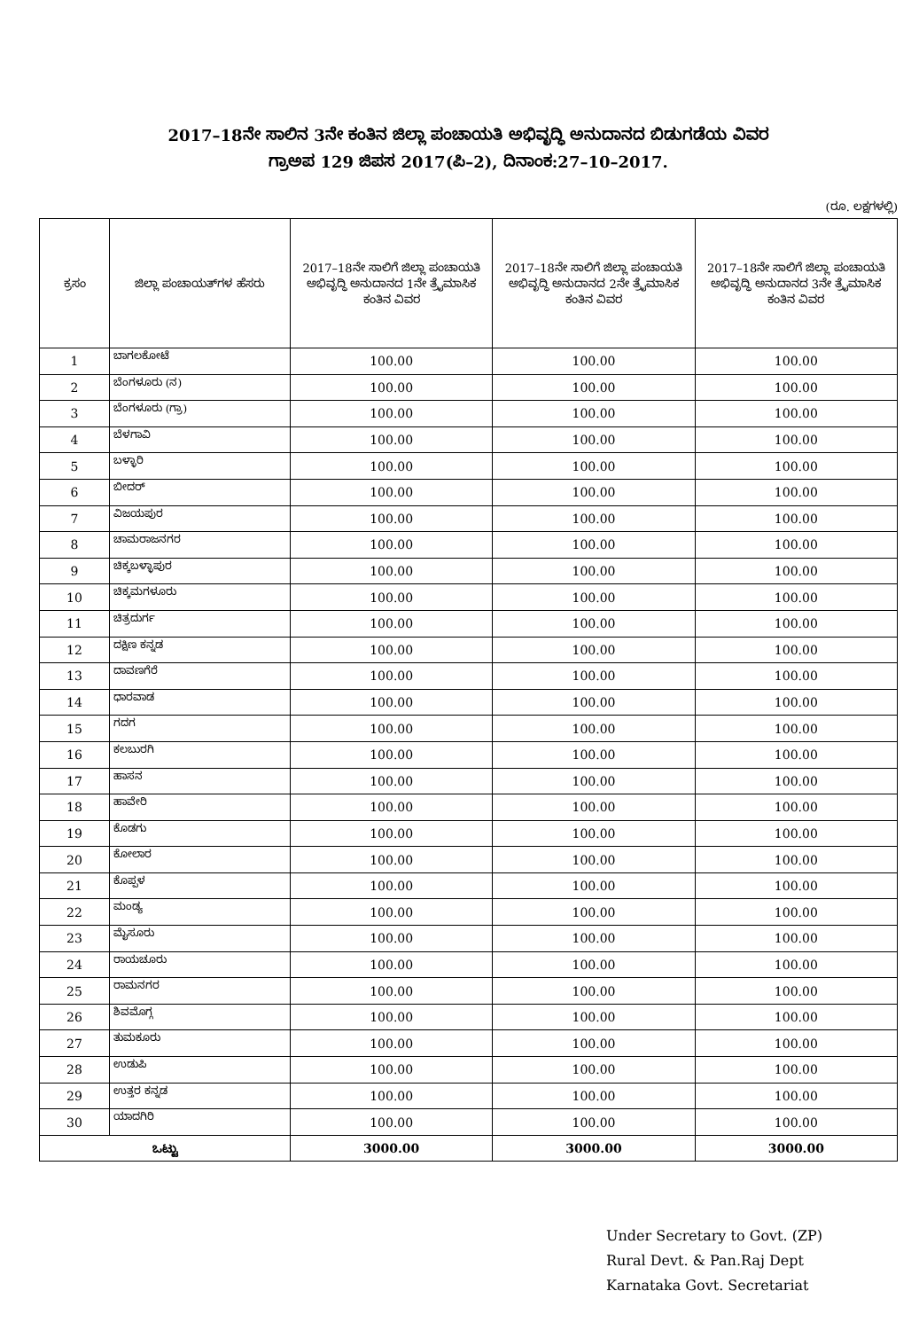2017–18ನೇ ಸಾಲಿನ 3ನೇ ಕಂತಿನ ಜಿಲ್ಲಾ ಪಂಚಾಯತಿ ಅಭಿವೃದ್ಧಿ ಅನುದಾನದ ಬಿಡುಗಡೆಯ ವಿವರ
ಗ್ರಾಅಪ 129 ಜಿಪಸ 2017(ಪಿ–2), ದಿನಾಂಕ:27–10–2017.
(ರೂ. ಲಕ್ಷಗಳಲ್ಲಿ)
| ಕ್ರಸಂ | ಜಿಲ್ಲಾ ಪಂಚಾಯತ್‌ಗಳ ಹೆಸರು | 2017–18ನೇ ಸಾಲಿಗೆ ಜಿಲ್ಲಾ ಪಂಚಾಯತಿ ಅಭಿವೃದ್ಧಿ ಅನುದಾನದ 1ನೇ ತ್ರೈಮಾಸಿಕ ಕಂತಿನ ವಿವರ | 2017–18ನೇ ಸಾಲಿಗೆ ಜಿಲ್ಲಾ ಪಂಚಾಯತಿ ಅಭಿವೃದ್ಧಿ ಅನುದಾನದ 2ನೇ ತ್ರೈಮಾಸಿಕ ಕಂತಿನ ವಿವರ | 2017–18ನೇ ಸಾಲಿಗೆ ಜಿಲ್ಲಾ ಪಂಚಾಯತಿ ಅಭಿವೃದ್ಧಿ ಅನುದಾನದ 3ನೇ ತ್ರೈಮಾಸಿಕ ಕಂತಿನ ವಿವರ |
| --- | --- | --- | --- | --- |
| 1 | ಬಾಗಲಕೋಟೆ | 100.00 | 100.00 | 100.00 |
| 2 | ಬೆಂಗಳೂರು (ನ) | 100.00 | 100.00 | 100.00 |
| 3 | ಬೆಂಗಳೂರು (ಗ್ರಾ) | 100.00 | 100.00 | 100.00 |
| 4 | ಬೆಳಗಾವಿ | 100.00 | 100.00 | 100.00 |
| 5 | ಬಳ್ಳಾರಿ | 100.00 | 100.00 | 100.00 |
| 6 | ಬೀದರ್ | 100.00 | 100.00 | 100.00 |
| 7 | ವಿಜಯಪುರ | 100.00 | 100.00 | 100.00 |
| 8 | ಚಾಮರಾಜನಗರ | 100.00 | 100.00 | 100.00 |
| 9 | ಚಿಕ್ಕಬಳ್ಳಾಪುರ | 100.00 | 100.00 | 100.00 |
| 10 | ಚಿಕ್ಕಮಗಳೂರು | 100.00 | 100.00 | 100.00 |
| 11 | ಚಿತ್ರದುರ್ಗ | 100.00 | 100.00 | 100.00 |
| 12 | ದಕ್ಷಿಣ ಕನ್ನಡ | 100.00 | 100.00 | 100.00 |
| 13 | ದಾವಣಗೆರೆ | 100.00 | 100.00 | 100.00 |
| 14 | ಧಾರವಾಡ | 100.00 | 100.00 | 100.00 |
| 15 | ಗದಗ | 100.00 | 100.00 | 100.00 |
| 16 | ಕಲಬುರಗಿ | 100.00 | 100.00 | 100.00 |
| 17 | ಹಾಸನ | 100.00 | 100.00 | 100.00 |
| 18 | ಹಾವೇರಿ | 100.00 | 100.00 | 100.00 |
| 19 | ಕೊಡಗು | 100.00 | 100.00 | 100.00 |
| 20 | ಕೋಲಾರ | 100.00 | 100.00 | 100.00 |
| 21 | ಕೊಪ್ಪಳ | 100.00 | 100.00 | 100.00 |
| 22 | ಮಂಡ್ಯ | 100.00 | 100.00 | 100.00 |
| 23 | ಮೈಸೂರು | 100.00 | 100.00 | 100.00 |
| 24 | ರಾಯಚೂರು | 100.00 | 100.00 | 100.00 |
| 25 | ರಾಮನಗರ | 100.00 | 100.00 | 100.00 |
| 26 | ಶಿವಮೊಗ್ಗ | 100.00 | 100.00 | 100.00 |
| 27 | ತುಮಕೂರು | 100.00 | 100.00 | 100.00 |
| 28 | ಉಡುಪಿ | 100.00 | 100.00 | 100.00 |
| 29 | ಉತ್ತರ ಕನ್ನಡ | 100.00 | 100.00 | 100.00 |
| 30 | ಯಾದಗಿರಿ | 100.00 | 100.00 | 100.00 |
| ಒಟ್ಟು | | 3000.00 | 3000.00 | 3000.00 |
Under Secretary to Govt. (ZP)
Rural Devt. & Pan.Raj Dept
Karnataka Govt. Secretariat